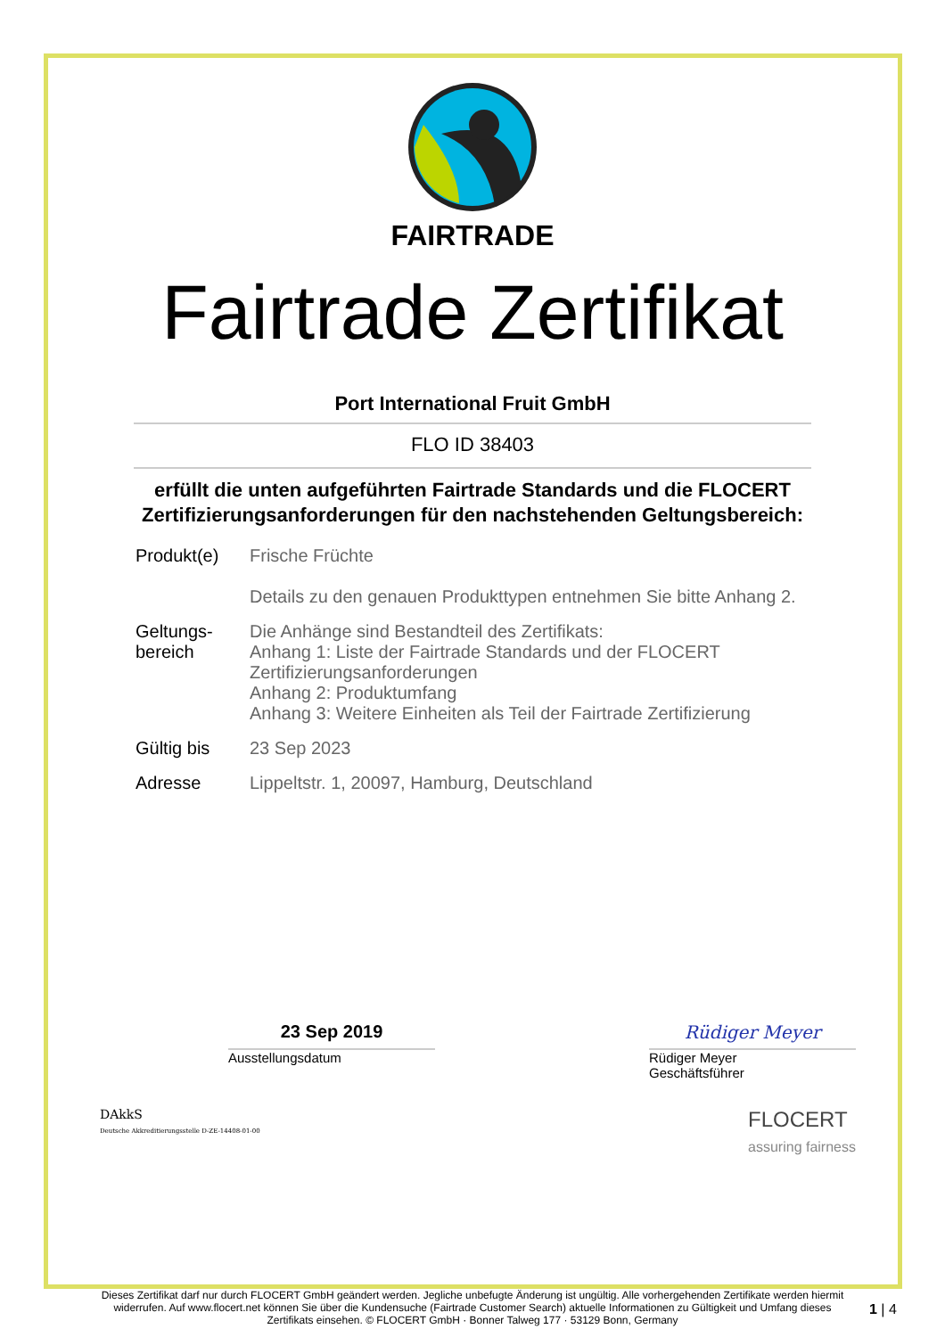FAIRTRADE
Fairtrade Zertifikat
Port International Fruit GmbH
FLO ID 38403
erfüllt die unten aufgeführten Fairtrade Standards und die FLOCERT Zertifizierungsanforderungen für den nachstehenden Geltungsbereich:
| Produkt(e) | Frische Früchte Details zu den genauen Produkttypen entnehmen Sie bitte Anhang 2. |
| Geltungs- bereich | Die Anhänge sind Bestandteil des Zertifikats: Anhang 1: Liste der Fairtrade Standards und der FLOCERT Zertifizierungsanforderungen Anhang 2: Produktumfang Anhang 3: Weitere Einheiten als Teil der Fairtrade Zertifizierung |
| Gültig bis | 23 Sep 2023 |
| Adresse | Lippeltstr. 1, 20097, Hamburg, Deutschland |
23 Sep 2019
Ausstellungsdatum
Rüdiger Meyer
Rüdiger Meyer
Geschäftsführer
DAkkS
Deutsche Akkreditierungsstelle D-ZE-14408-01-00
FLOCERT
assuring fairness
Dieses Zertifikat darf nur durch FLOCERT GmbH geändert werden. Jegliche unbefugte Änderung ist ungültig. Alle vorhergehenden Zertifikate werden hiermit widerrufen. Auf www.flocert.net können Sie über die Kundensuche (Fairtrade Customer Search) aktuelle Informationen zu Gültigkeit und Umfang dieses Zertifikats einsehen. © FLOCERT GmbH · Bonner Talweg 177 · 53129 Bonn, Germany
1 | 4